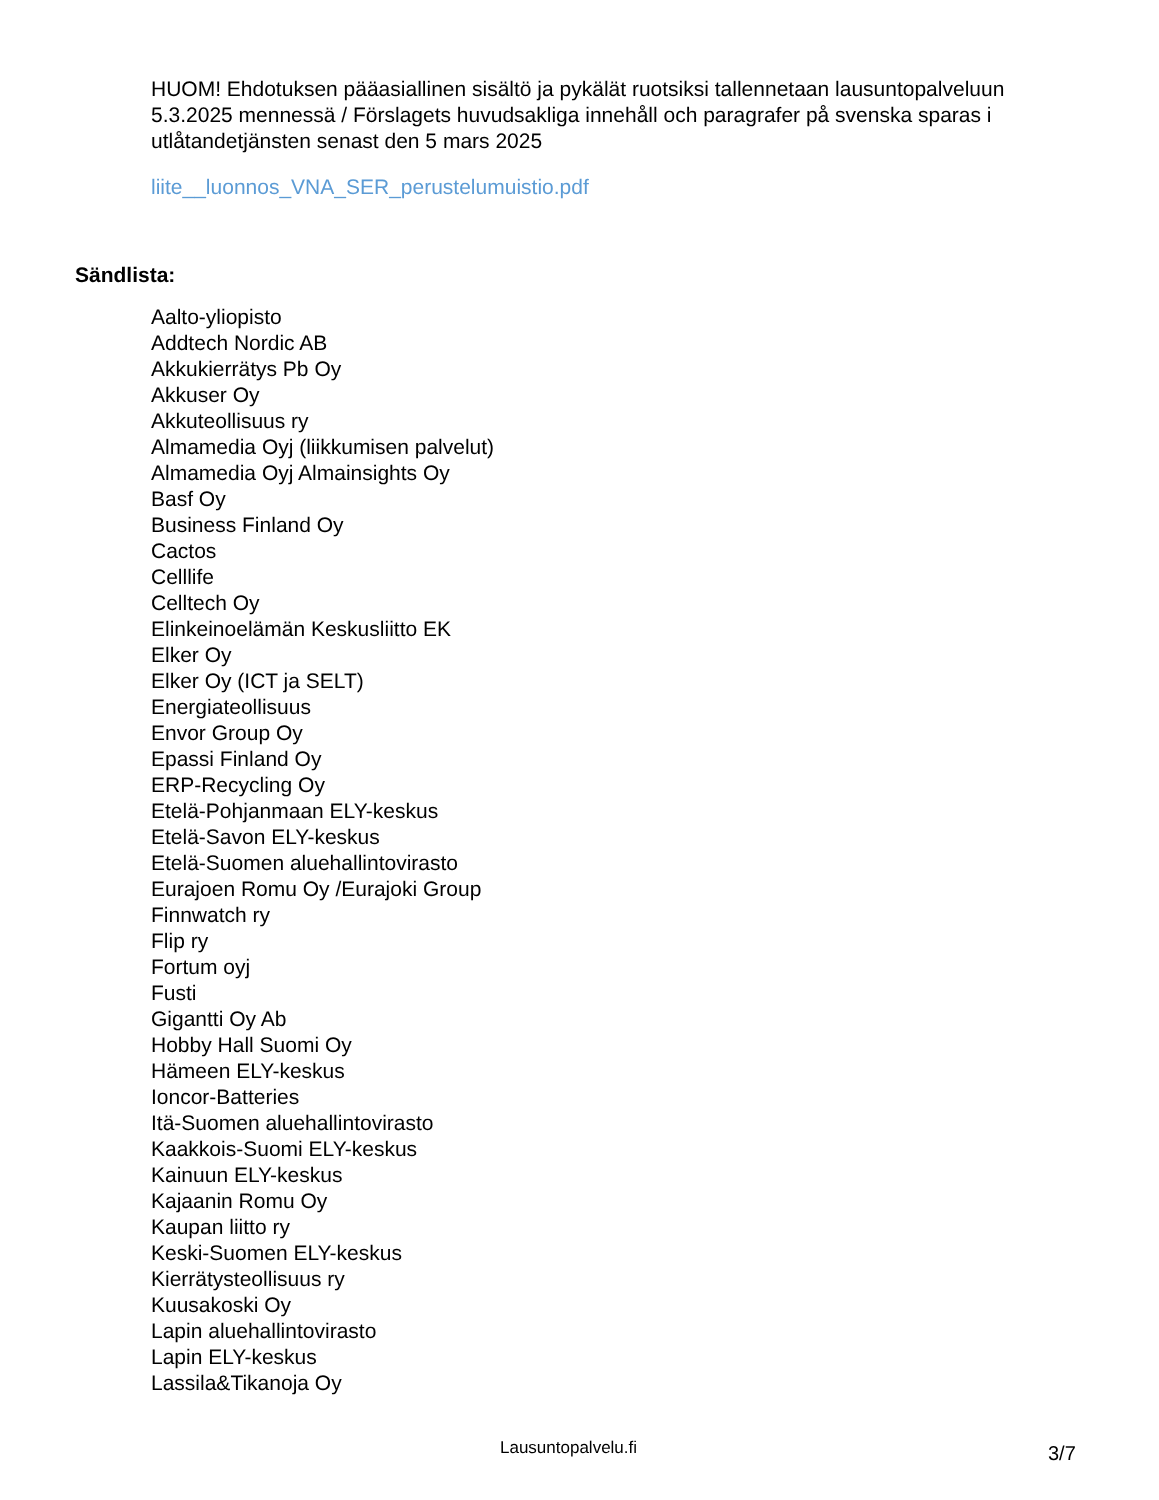HUOM! Ehdotuksen pääasiallinen sisältö ja pykälät ruotsiksi tallennetaan lausuntopalveluun 5.3.2025 mennessä / Förslagets huvudsakliga innehåll och paragrafer på svenska sparas i utlåtandetjänsten senast den 5 mars 2025
liite__luonnos_VNA_SER_perustelumuistio.pdf
Sändlista:
Aalto-yliopisto
Addtech Nordic AB
Akkukierrätys Pb Oy
Akkuser Oy
Akkuteollisuus ry
Almamedia Oyj (liikkumisen palvelut)
Almamedia Oyj Almainsights Oy
Basf Oy
Business Finland Oy
Cactos
Celllife
Celltech Oy
Elinkeinoelämän Keskusliitto EK
Elker Oy
Elker Oy (ICT ja SELT)
Energiateollisuus
Envor Group Oy
Epassi Finland Oy
ERP-Recycling Oy
Etelä-Pohjanmaan ELY-keskus
Etelä-Savon ELY-keskus
Etelä-Suomen aluehallintovirasto
Eurajoen Romu Oy /Eurajoki Group
Finnwatch ry
Flip ry
Fortum oyj
Fusti
Gigantti Oy Ab
Hobby Hall Suomi Oy
Hämeen ELY-keskus
Ioncor-Batteries
Itä-Suomen aluehallintovirasto
Kaakkois-Suomi ELY-keskus
Kainuun ELY-keskus
Kajaanin Romu Oy
Kaupan liitto ry
Keski-Suomen ELY-keskus
Kierrätysteollisuus ry
Kuusakoski Oy
Lapin aluehallintovirasto
Lapin ELY-keskus
Lassila&Tikanoja Oy
Lausuntopalvelu.fi 3/7